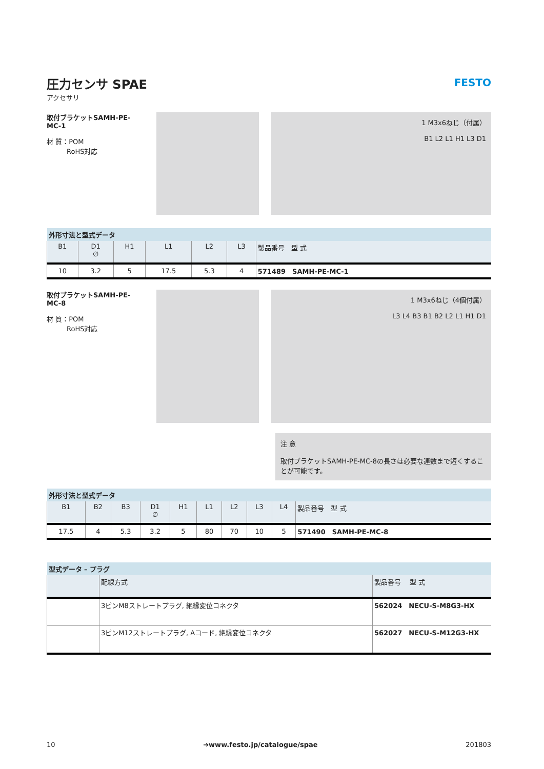圧力センサ SPAE
アクセサリ
FESTO
取付ブラケットSAMH-PE-MC-1
材 質：POM
　　　RoHS対応
1 M3x6ねじ（付属）
B1 L2 L1 H1 L3 D1
| 外形寸法と型式データ | | | | | | |
| --- | --- | --- | --- | --- | --- | --- |
| B1 | D1 ∅ | H1 | L1 | L2 | L3 | 製品番号 型 式 |
| 10 | 3.2 | 5 | 17.5 | 5.3 | 4 | 571489 SAMH-PE-MC-1 |
取付ブラケットSAMH-PE-MC-8
材 質：POM
　　　RoHS対応
1 M3x6ねじ（4個付属）
L3 L4 B3 B1 B2 L2 L1 H1 D1
注 意
取付ブラケットSAMH-PE-MC-8の長さは必要な連数まで短くすることが可能です。
| 外形寸法と型式データ | | | | | | | | | |
| --- | --- | --- | --- | --- | --- | --- | --- | --- | --- |
| B1 | B2 | B3 | D1 ∅ | H1 | L1 | L2 | L3 | L4 | 製品番号 型 式 |
| 17.5 | 4 | 5.3 | 3.2 | 5 | 80 | 70 | 10 | 5 | 571490 SAMH-PE-MC-8 |
| 型式データ – プラグ | | |
| --- | --- | --- |
| | 配線方式 | 製品番号 型 式 |
| | 3ピンM8ストレートプラグ, 絶縁変位コネクタ | 562024 NECU-S-M8G3-HX |
| | 3ピンM12ストレートプラグ, Aコード, 絶縁変位コネクタ | 562027 NECU-S-M12G3-HX |
10 ➔www.festo.jp/catalogue/spae 201803